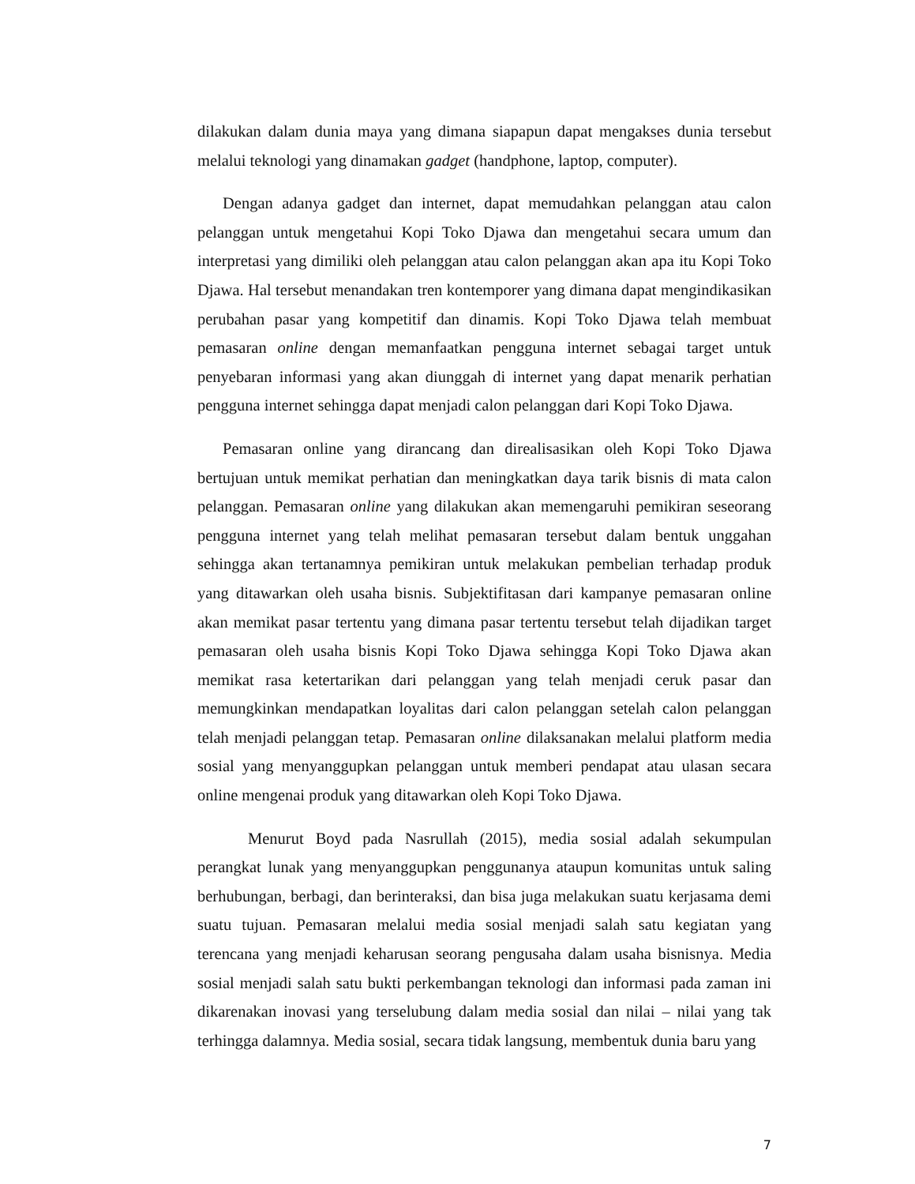dilakukan dalam dunia maya yang dimana siapapun dapat mengakses dunia tersebut melalui teknologi yang dinamakan gadget (handphone, laptop, computer).
Dengan adanya gadget dan internet, dapat memudahkan pelanggan atau calon pelanggan untuk mengetahui Kopi Toko Djawa dan mengetahui secara umum dan interpretasi yang dimiliki oleh pelanggan atau calon pelanggan akan apa itu Kopi Toko Djawa. Hal tersebut menandakan tren kontemporer yang dimana dapat mengindikasikan perubahan pasar yang kompetitif dan dinamis. Kopi Toko Djawa telah membuat pemasaran online dengan memanfaatkan pengguna internet sebagai target untuk penyebaran informasi yang akan diunggah di internet yang dapat menarik perhatian pengguna internet sehingga dapat menjadi calon pelanggan dari Kopi Toko Djawa.
Pemasaran online yang dirancang dan direalisasikan oleh Kopi Toko Djawa bertujuan untuk memikat perhatian dan meningkatkan daya tarik bisnis di mata calon pelanggan. Pemasaran online yang dilakukan akan memengaruhi pemikiran seseorang pengguna internet yang telah melihat pemasaran tersebut dalam bentuk unggahan sehingga akan tertanamnya pemikiran untuk melakukan pembelian terhadap produk yang ditawarkan oleh usaha bisnis. Subjektifitasan dari kampanye pemasaran online akan memikat pasar tertentu yang dimana pasar tertentu tersebut telah dijadikan target pemasaran oleh usaha bisnis Kopi Toko Djawa sehingga Kopi Toko Djawa akan memikat rasa ketertarikan dari pelanggan yang telah menjadi ceruk pasar dan memungkinkan mendapatkan loyalitas dari calon pelanggan setelah calon pelanggan telah menjadi pelanggan tetap. Pemasaran online dilaksanakan melalui platform media sosial yang menyanggupkan pelanggan untuk memberi pendapat atau ulasan secara online mengenai produk yang ditawarkan oleh Kopi Toko Djawa.
Menurut Boyd pada Nasrullah (2015), media sosial adalah sekumpulan perangkat lunak yang menyanggupkan penggunanya ataupun komunitas untuk saling berhubungan, berbagi, dan berinteraksi, dan bisa juga melakukan suatu kerjasama demi suatu tujuan. Pemasaran melalui media sosial menjadi salah satu kegiatan yang terencana yang menjadi keharusan seorang pengusaha dalam usaha bisnisnya. Media sosial menjadi salah satu bukti perkembangan teknologi dan informasi pada zaman ini dikarenakan inovasi yang terselubung dalam media sosial dan nilai – nilai yang tak terhingga dalamnya. Media sosial, secara tidak langsung, membentuk dunia baru yang
7